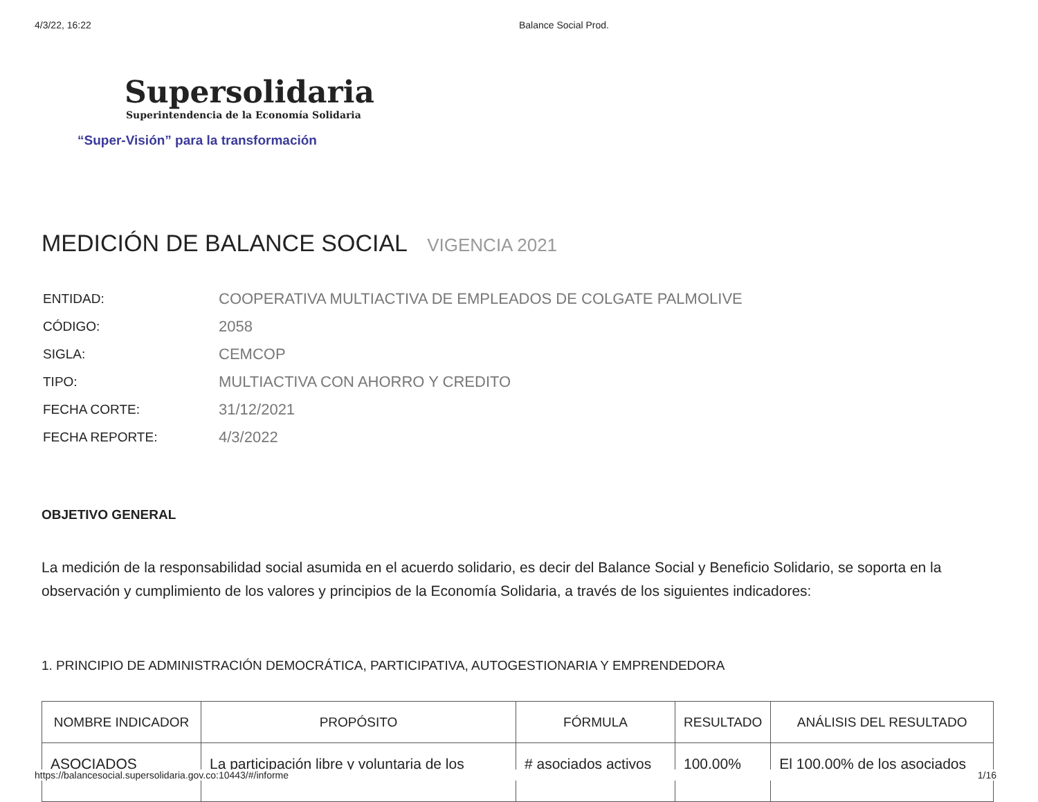4/3/22, 16:22 Balance Social Prod.
Supersolidaria
Superintendencia de la Economía Solidaria
“Super-Visión” para la transformación
MEDICIÓN DE BALANCE SOCIAL VIGENCIA 2021
| ENTIDAD: | COOPERATIVA MULTIACTIVA DE EMPLEADOS DE COLGATE PALMOLIVE |
| CÓDIGO: | 2058 |
| SIGLA: | CEMCOP |
| TIPO: | MULTIACTIVA CON AHORRO Y CREDITO |
| FECHA CORTE: | 31/12/2021 |
| FECHA REPORTE: | 4/3/2022 |
OBJETIVO GENERAL
La medición de la responsabilidad social asumida en el acuerdo solidario, es decir del Balance Social y Beneficio Solidario, se soporta en la observación y cumplimiento de los valores y principios de la Economía Solidaria, a través de los siguientes indicadores:
1. PRINCIPIO DE ADMINISTRACIÓN DEMOCRÁTICA, PARTICIPATIVA, AUTOGESTIONARIA Y EMPRENDEDORA
| NOMBRE INDICADOR | PROPÓSITO | FÓRMULA | RESULTADO | ANÁLISIS DEL RESULTADO |
| --- | --- | --- | --- | --- |
| ASOCIADOS | La participación libre y voluntaria de los | # asociados activos | 100.00% | El 100.00% de los asociados |
https://balancesocial.supersolidaria.gov.co:10443/#/informe
1/16